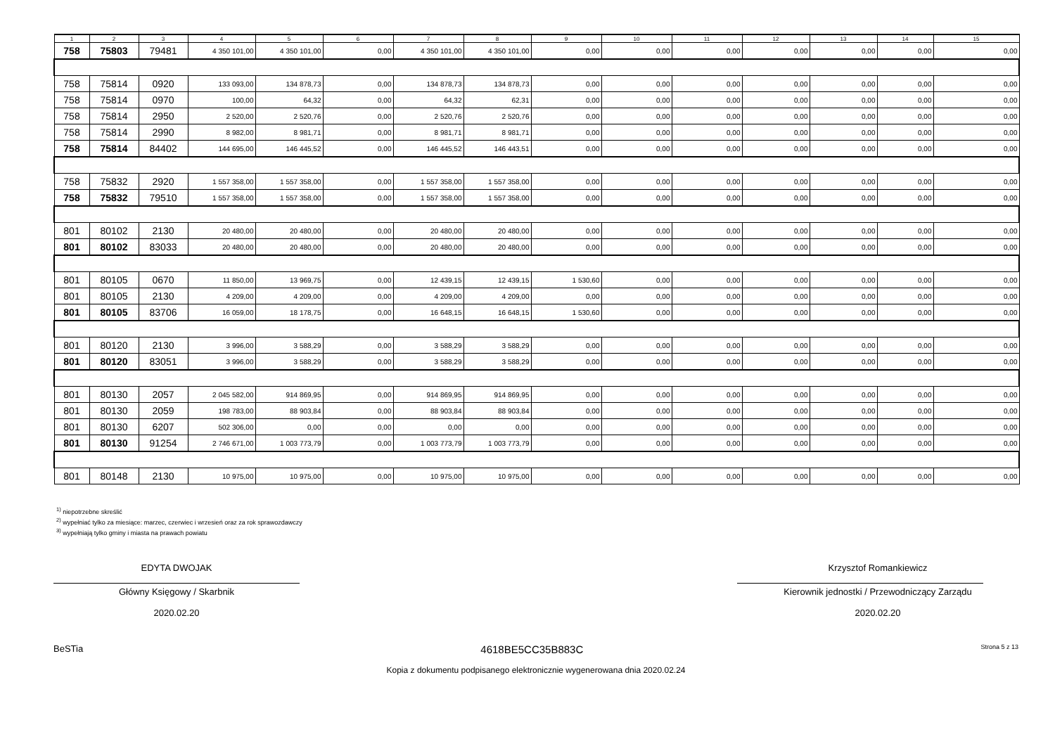| 1 | 2 | 3 | 4 | 5 | 6 | 7 | 8 | 9 | 10 | 11 | 12 | 13 | 14 | 15 |
| --- | --- | --- | --- | --- | --- | --- | --- | --- | --- | --- | --- | --- | --- | --- |
| 758 | 75803 | 79481 | 4 350 101,00 | 4 350 101,00 | 0,00 | 4 350 101,00 | 4 350 101,00 | 0,00 | 0,00 | 0,00 | 0,00 | 0,00 | 0,00 | 0,00 |
| 758 | 75814 | 0920 | 133 093,00 | 134 878,73 | 0,00 | 134 878,73 | 134 878,73 | 0,00 | 0,00 | 0,00 | 0,00 | 0,00 | 0,00 | 0,00 |
| 758 | 75814 | 0970 | 100,00 | 64,32 | 0,00 | 64,32 | 62,31 | 0,00 | 0,00 | 0,00 | 0,00 | 0,00 | 0,00 | 0,00 |
| 758 | 75814 | 2950 | 2 520,00 | 2 520,76 | 0,00 | 2 520,76 | 2 520,76 | 0,00 | 0,00 | 0,00 | 0,00 | 0,00 | 0,00 | 0,00 |
| 758 | 75814 | 2990 | 8 982,00 | 8 981,71 | 0,00 | 8 981,71 | 8 981,71 | 0,00 | 0,00 | 0,00 | 0,00 | 0,00 | 0,00 | 0,00 |
| 758 | 75814 | 84402 | 144 695,00 | 146 445,52 | 0,00 | 146 445,52 | 146 443,51 | 0,00 | 0,00 | 0,00 | 0,00 | 0,00 | 0,00 | 0,00 |
| 758 | 75832 | 2920 | 1 557 358,00 | 1 557 358,00 | 0,00 | 1 557 358,00 | 1 557 358,00 | 0,00 | 0,00 | 0,00 | 0,00 | 0,00 | 0,00 | 0,00 |
| 758 | 75832 | 79510 | 1 557 358,00 | 1 557 358,00 | 0,00 | 1 557 358,00 | 1 557 358,00 | 0,00 | 0,00 | 0,00 | 0,00 | 0,00 | 0,00 | 0,00 |
| 801 | 80102 | 2130 | 20 480,00 | 20 480,00 | 0,00 | 20 480,00 | 20 480,00 | 0,00 | 0,00 | 0,00 | 0,00 | 0,00 | 0,00 | 0,00 |
| 801 | 80102 | 83033 | 20 480,00 | 20 480,00 | 0,00 | 20 480,00 | 20 480,00 | 0,00 | 0,00 | 0,00 | 0,00 | 0,00 | 0,00 | 0,00 |
| 801 | 80105 | 0670 | 11 850,00 | 13 969,75 | 0,00 | 12 439,15 | 12 439,15 | 1 530,60 | 0,00 | 0,00 | 0,00 | 0,00 | 0,00 | 0,00 |
| 801 | 80105 | 2130 | 4 209,00 | 4 209,00 | 0,00 | 4 209,00 | 4 209,00 | 0,00 | 0,00 | 0,00 | 0,00 | 0,00 | 0,00 | 0,00 |
| 801 | 80105 | 83706 | 16 059,00 | 18 178,75 | 0,00 | 16 648,15 | 16 648,15 | 1 530,60 | 0,00 | 0,00 | 0,00 | 0,00 | 0,00 | 0,00 |
| 801 | 80120 | 2130 | 3 996,00 | 3 588,29 | 0,00 | 3 588,29 | 3 588,29 | 0,00 | 0,00 | 0,00 | 0,00 | 0,00 | 0,00 | 0,00 |
| 801 | 80120 | 83051 | 3 996,00 | 3 588,29 | 0,00 | 3 588,29 | 3 588,29 | 0,00 | 0,00 | 0,00 | 0,00 | 0,00 | 0,00 | 0,00 |
| 801 | 80130 | 2057 | 2 045 582,00 | 914 869,95 | 0,00 | 914 869,95 | 914 869,95 | 0,00 | 0,00 | 0,00 | 0,00 | 0,00 | 0,00 | 0,00 |
| 801 | 80130 | 2059 | 198 783,00 | 88 903,84 | 0,00 | 88 903,84 | 88 903,84 | 0,00 | 0,00 | 0,00 | 0,00 | 0,00 | 0,00 | 0,00 |
| 801 | 80130 | 6207 | 502 306,00 | 0,00 | 0,00 | 0,00 | 0,00 | 0,00 | 0,00 | 0,00 | 0,00 | 0,00 | 0,00 | 0,00 |
| 801 | 80130 | 91254 | 2 746 671,00 | 1 003 773,79 | 0,00 | 1 003 773,79 | 1 003 773,79 | 0,00 | 0,00 | 0,00 | 0,00 | 0,00 | 0,00 | 0,00 |
| 801 | 80148 | 2130 | 10 975,00 | 10 975,00 | 0,00 | 10 975,00 | 10 975,00 | 0,00 | 0,00 | 0,00 | 0,00 | 0,00 | 0,00 | 0,00 |
<sup>1)</sup> niepotrzebne skreślić
<sup>2)</sup> wypełniać tylko za miesiące: marzec, czerwiec i wrzesień oraz za rok sprawozdawczy
<sup>3)</sup> wypełniają tylko gminy i miasta na prawach powiatu
EDYTA DWOJAK
Główny Księgowy / Skarbnik
2020.02.20
Krzysztof Romankiewicz
Kierownik jednostki / Przewodniczący Zarządu
2020.02.20
BeSTia 4618BE5CC35B883C Strona 5 z 13
Kopia z dokumentu podpisanego elektronicznie wygenerowana dnia 2020.02.24